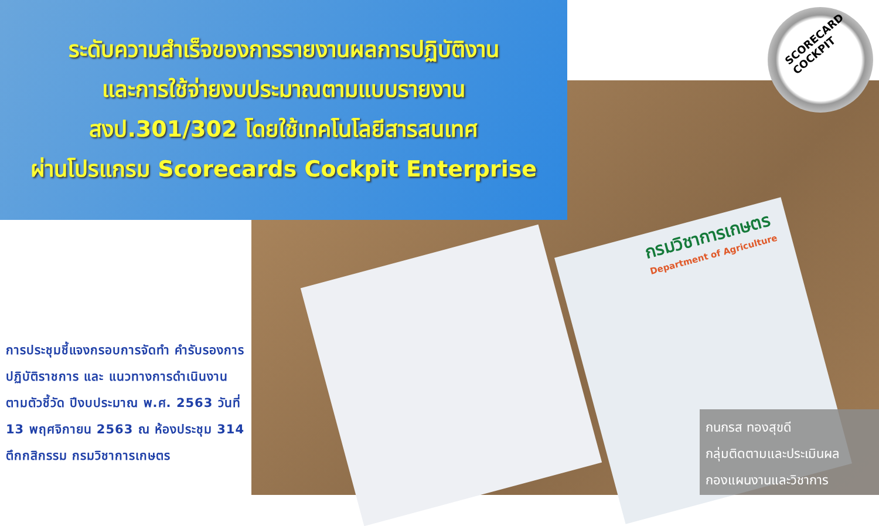ระดับความสำเร็จของการรายงานผลการปฏิบัติงาน
และการใช้จ่ายงบประมาณตามแบบรายงาน
สงป.301/302 โดยใช้เทคโนโลยีสารสนเทศ
ผ่านโปรแกรม Scorecards Cockpit Enterprise
SCORECARD COCKPIT
กรมวิชาการเกษตร
Department of Agriculture
การประชุมชี้แจงกรอบการจัดทำ คำรับรองการปฏิบัติราชการ และ แนวทางการดำเนินงานตามตัวชี้วัด ปีงบประมาณ พ.ศ. 2563 วันที่ 13 พฤศจิกายน 2563 ณ ห้องประชุม 314 ตึกกสิกรรม กรมวิชาการเกษตร
กนกรส ทองสุขดี
กลุ่มติดตามและประเมินผล
กองแผนงานและวิชาการ